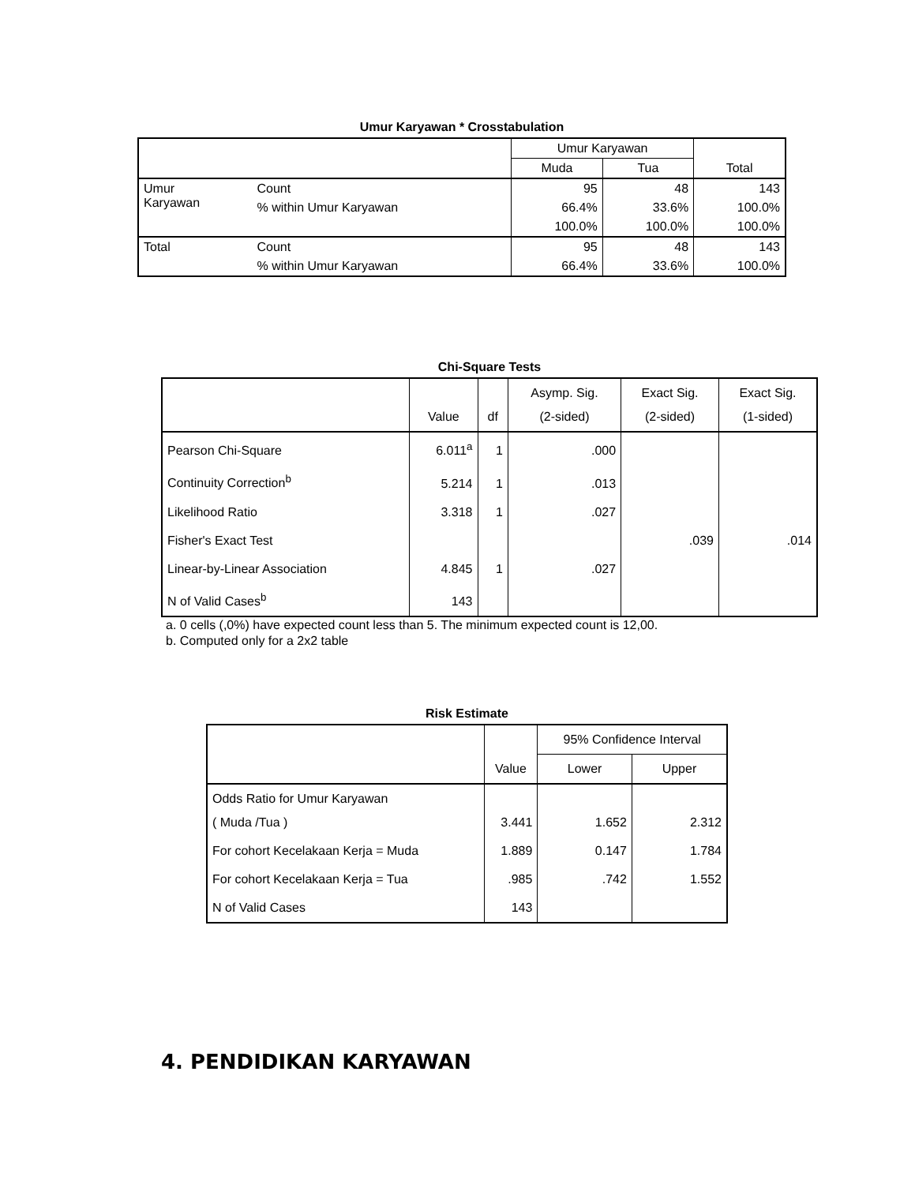Umur Karyawan * Crosstabulation
| | | Umur Karyawan | | Total |
| --- | --- | --- | --- | --- |
| | | Muda | Tua | |
| Umur Karyawan | Count | 95 | 48 | 143 |
| | % within Umur Karyawan | 66.4% | 33.6% | 100.0% |
| | | 100.0% | 100.0% | 100.0% |
| Total | Count | 95 | 48 | 143 |
| | % within Umur Karyawan | 66.4% | 33.6% | 100.0% |
Chi-Square Tests
| | Value | df | Asymp. Sig. (2-sided) | Exact Sig. (2-sided) | Exact Sig. (1-sided) |
| --- | --- | --- | --- | --- | --- |
| Pearson Chi-Square | 6.011<sup>a</sup> | 1 | .000 | | |
| Continuity Correction<sup>b</sup> | 5.214 | 1 | .013 | | |
| Likelihood Ratio | 3.318 | 1 | .027 | | |
| Fisher's Exact Test | | | | .039 | .014 |
| Linear-by-Linear Association | 4.845 | 1 | .027 | | |
| N of Valid Cases<sup>b</sup> | 143 | | | | |
a. 0 cells (,0%) have expected count less than 5. The minimum expected count is 12,00.
b. Computed only for a 2x2 table
Risk Estimate
| | Value | 95% Confidence Interval | |
| --- | --- | --- | --- |
| | | Lower | Upper |
| Odds Ratio for Umur Karyawan ( Muda /Tua ) | 3.441 | 1.652 | 2.312 |
| For cohort Kecelakaan Kerja = Muda | 1.889 | 0.147 | 1.784 |
| For cohort Kecelakaan Kerja = Tua | .985 | .742 | 1.552 |
| N of Valid Cases | 143 | | |
4. PENDIDIKAN KARYAWAN